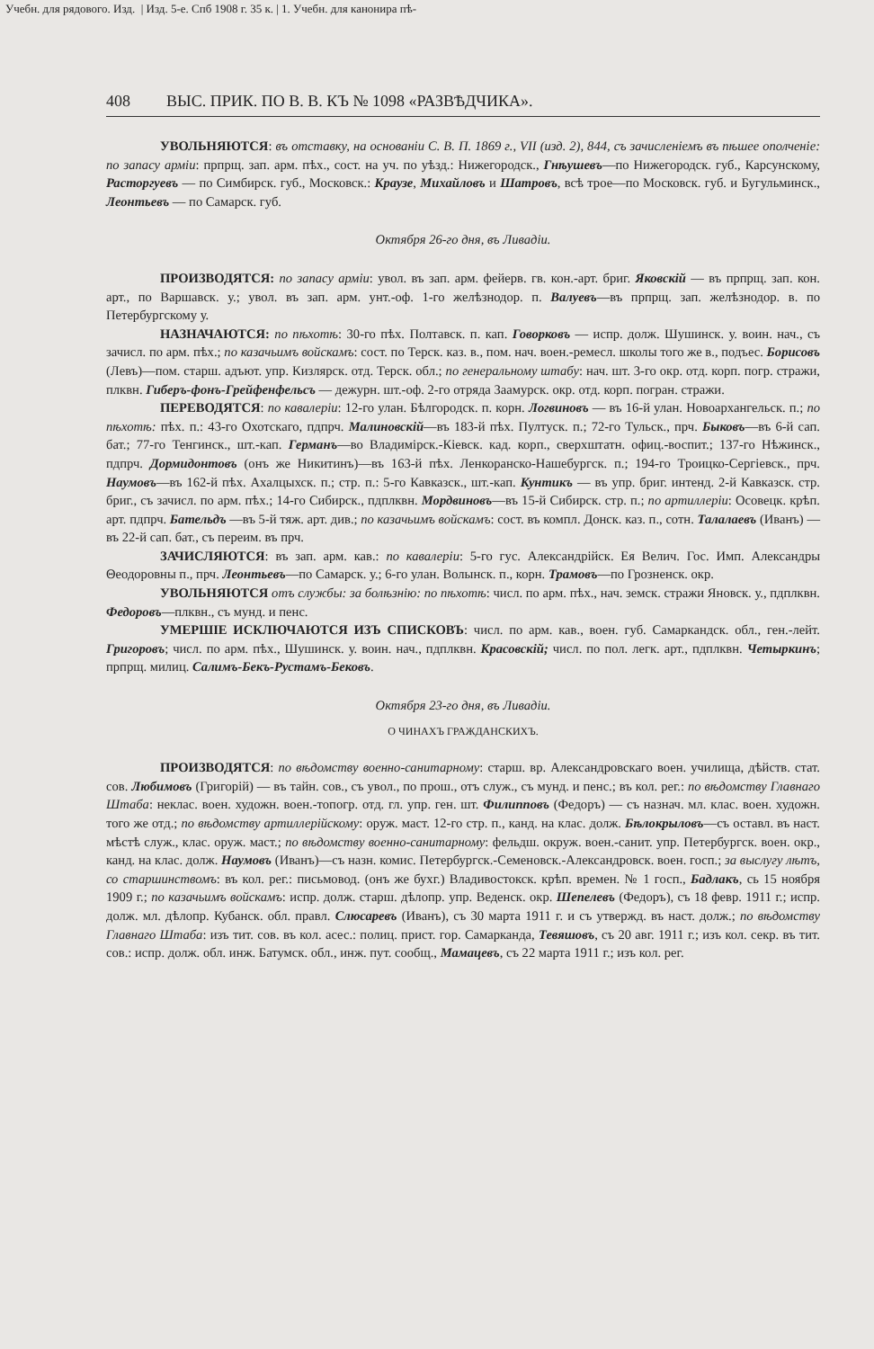Учебн. для рядового. Изд. | Изд. 5-е. Спб 1908 г. 35 к. | 1. Учебн. для канонира пѣ-
408 ВЫС. ПРИК. ПО В. В. КЪ № 1098 «РАЗВѢДЧИКА».
УВОЛЬНЯЮТСЯ: въ отставку, на основаніи С. В. П. 1869 г., VII (изд. 2), 844, съ зачисленіемъ въ пѣшее ополченіе: по запасу арміи: прпрщ. зап. арм. пѣх., сост. на уч. по уѣзд.: Нижегородск., Гнѣушевъ—по Нижегородск. губ., Карсунскому, Расторгуевъ — по Симбирск. губ., Московск.: Краузе, Михайловъ и Шатровъ, всѣ трое—по Московск. губ. и Бугульминск., Леонтьевъ — по Самарск. губ.
Октября 26-го дня, въ Ливадіи.
ПРОИЗВОДЯТСЯ: по запасу арміи: увол. въ зап. арм. фейерв. гв. кон.-арт. бриг. Яковскій — въ прпрщ. зап. кон. арт., по Варшавск. у.; увол. въ зап. арм. унт.-оф. 1-го желѣзнодор. п. Валуевъ—въ прпрщ. зап. желѣзнодор. в. по Петербургскому у.
НАЗНАЧАЮТСЯ: по пѣхотѣ: 30-го пѣх. Полтавск. п. кап. Говорковъ — испр. долж. Шушинск. у. воин. нач., съ зачисл. по арм. пѣх.; по казачьимъ войскамъ: сост. по Терск. каз. в., пом. нач. воен.-ремесл. школы того же в., подъес. Борисовъ (Левъ)—пом. старш. адъют. упр. Кизлярск. отд. Терск. обл.; по генеральному штабу: нач. шт. 3-го окр. отд. корп. погр. стражи, плквн. Гиберъ-фонъ-Грейфенфельсъ — дежурн. шт.-оф. 2-го отряда Заамурск. окр. отд. корп. погран. стражи.
ПЕРЕВОДЯТСЯ: по кавалеріи: 12-го улан. Бѣлгородск. п. корн. Логвиновъ — въ 16-й улан. Новоархангельск. п.; по пѣхотѣ: пѣх. п.: 43-го Охотскаго, пдпрч. Малиновскій—въ 183-й пѣх. Пултуск. п.; 72-го Тульск., прч. Быковъ—въ 6-й сап. бат.; 77-го Тенгинск., шт.-кап. Германъ—во Владимірск.-Кіевск. кад. корп., сверхштатн. офиц.-воспит.; 137-го Нѣжинск., пдпрч. Дормидонтовъ (онъ же Никитинъ)—въ 163-й пѣх. Ленкоранско-Нашебургск. п.; 194-го Троицко-Сергіевск., прч. Наумовъ—въ 162-й пѣх. Ахалцыхск. п.; стр. п.: 5-го Кавказск., шт.-кап. Кунтикъ — въ упр. бриг. интенд. 2-й Кавказск. стр. бриг., съ зачисл. по арм. пѣх.; 14-го Сибирск., пдплквн. Мордвиновъ—въ 15-й Сибирск. стр. п.; по артиллеріи: Осовецк. крѣп. арт. пдпрч. Бательдъ —въ 5-й тяж. арт. див.; по казачьимъ войскамъ: сост. въ компл. Донск. каз. п., сотн. Талалаевъ (Иванъ) — въ 22-й сап. бат., съ переим. въ прч.
ЗАЧИСЛЯЮТСЯ: въ зап. арм. кав.: по кавалеріи: 5-го гус. Александрійск. Ея Велич. Гос. Имп. Александры Θеодоровны п., прч. Леонтьевъ—по Самарск. у.; 6-го улан. Волынск. п., корн. Трамовъ—по Грозненск. окр.
УВОЛЬНЯЮТСЯ отъ службы: за болѣзнію: по пѣхотѣ: числ. по арм. пѣх., нач. земск. стражи Яновск. у., пдплквн. Федоровъ—плквн., съ мунд. и пенс.
УМЕРШІЕ ИСКЛЮЧАЮТСЯ ИЗЪ СПИСКОВЪ: числ. по арм. кав., воен. губ. Самаркандск. обл., ген.-лейт. Григоровъ; числ. по арм. пѣх., Шушинск. у. воин. нач., пдплквн. Красовскій; числ. по пол. легк. арт., пдплквн. Четыркинъ; прпрщ. милиц. Салимъ-Бекъ-Рустамъ-Бековъ.
Октября 23-го дня, въ Ливадіи.
О ЧИНАХЪ ГРАЖДАНСКИХЪ.
ПРОИЗВОДЯТСЯ: по вѣдомству военно-санитарному: старш. вр. Александровскаго воен. училища, дѣйств. стат. сов. Любимовъ (Григорій) — въ тайн. сов., съ увол., по прош., отъ служ., съ мунд. и пенс.; въ кол. рег.: по вѣдомству Главнаго Штаба: неклас. воен. художн. воен.-топогр. отд. гл. упр. ген. шт. Филипповъ (Федоръ) — съ назнач. мл. клас. воен. художн. того же отд.; по вѣдомству артиллерійскому: оруж. маст. 12-го стр. п., канд. на клас. долж. Бѣлокрыловъ—съ оставл. въ наст. мѣстѣ служ., клас. оруж. маст.; по вѣдомству военно-санитарному: фельдш. окруж. воен.-санит. упр. Петербургск. воен. окр., канд. на клас. долж. Наумовъ (Иванъ)—съ назн. комис. Петербургск.-Семеновск.-Александровск. воен. госп.; за выслугу лѣтъ, со старшинствомъ: въ кол. рег.: письмовод. (онъ же бухг.) Владивостокск. крѣп. времен. № 1 госп., Бадлакъ, сь 15 ноября 1909 г.; по казачьимъ войскамъ: испр. долж. старш. дѣлопр. упр. Веденск. окр. Шепелевъ (Федоръ), съ 18 февр. 1911 г.; испр. долж. мл. дѣлопр. Кубанск. обл. правл. Слюсаревъ (Иванъ), съ 30 марта 1911 г. и съ утвержд. въ наст. долж.; по вѣдомству Главнаго Штаба: изъ тит. сов. въ кол. асес.: полиц. прист. гор. Самарканда, Тевяшовъ, съ 20 авг. 1911 г.; изъ кол. секр. въ тит. сов.: испр. долж. обл. инж. Батумск. обл., инж. пут. сообщ., Мамацевъ, съ 22 марта 1911 г.; изъ кол. рег.